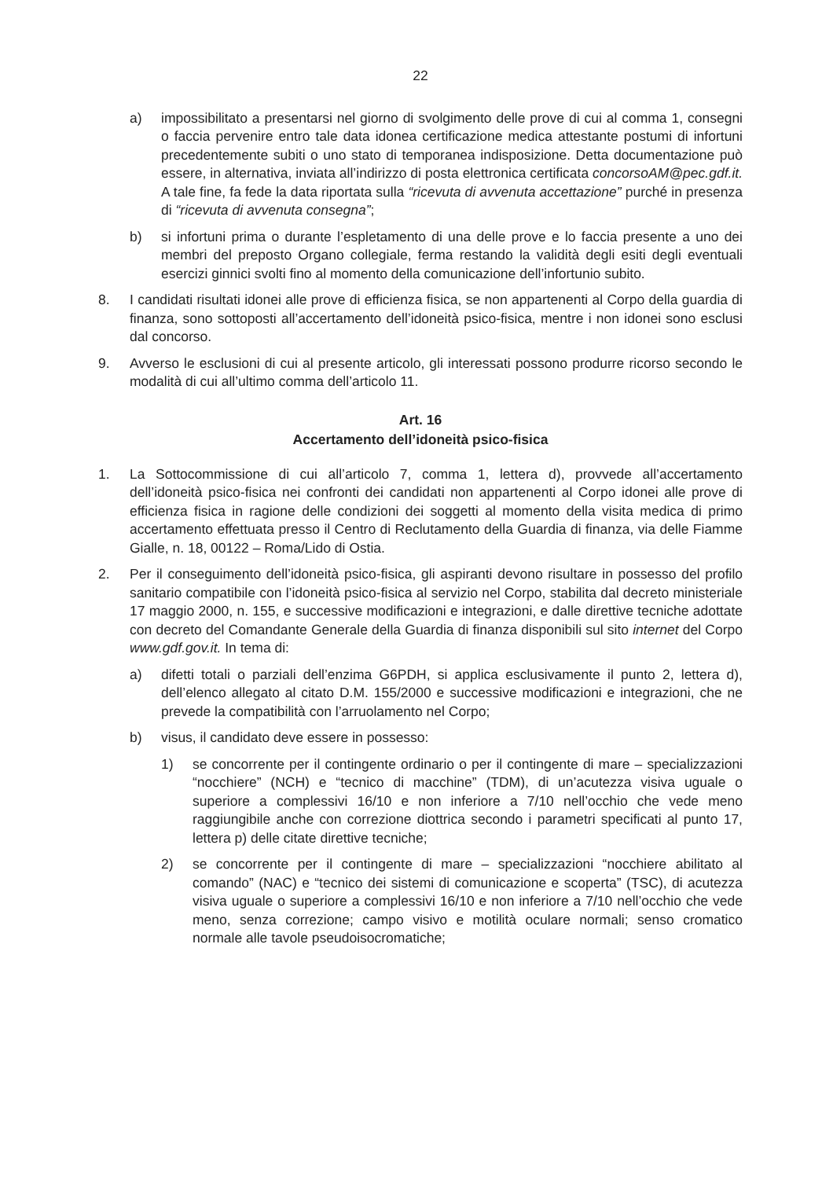22
a) impossibilitato a presentarsi nel giorno di svolgimento delle prove di cui al comma 1, consegni o faccia pervenire entro tale data idonea certificazione medica attestante postumi di infortuni precedentemente subiti o uno stato di temporanea indisposizione. Detta documentazione può essere, in alternativa, inviata all’indirizzo di posta elettronica certificata concorsoAM@pec.gdf.it. A tale fine, fa fede la data riportata sulla “ricevuta di avvenuta accettazione” purché in presenza di “ricevuta di avvenuta consegna”;
b) si infortuni prima o durante l’espletamento di una delle prove e lo faccia presente a uno dei membri del preposto Organo collegiale, ferma restando la validità degli esiti degli eventuali esercizi ginnici svolti fino al momento della comunicazione dell’infortunio subito.
8. I candidati risultati idonei alle prove di efficienza fisica, se non appartenenti al Corpo della guardia di finanza, sono sottoposti all’accertamento dell’idoneità psico-fisica, mentre i non idonei sono esclusi dal concorso.
9. Avverso le esclusioni di cui al presente articolo, gli interessati possono produrre ricorso secondo le modalità di cui all’ultimo comma dell’articolo 11.
Art. 16
Accertamento dell’idoneità psico-fisica
1. La Sottocommissione di cui all’articolo 7, comma 1, lettera d), provvede all’accertamento dell’idoneità psico-fisica nei confronti dei candidati non appartenenti al Corpo idonei alle prove di efficienza fisica in ragione delle condizioni dei soggetti al momento della visita medica di primo accertamento effettuata presso il Centro di Reclutamento della Guardia di finanza, via delle Fiamme Gialle, n. 18, 00122 – Roma/Lido di Ostia.
2. Per il conseguimento dell’idoneità psico-fisica, gli aspiranti devono risultare in possesso del profilo sanitario compatibile con l’idoneità psico-fisica al servizio nel Corpo, stabilita dal decreto ministeriale 17 maggio 2000, n. 155, e successive modificazioni e integrazioni, e dalle direttive tecniche adottate con decreto del Comandante Generale della Guardia di finanza disponibili sul sito internet del Corpo www.gdf.gov.it. In tema di:
a) difetti totali o parziali dell’enzima G6PDH, si applica esclusivamente il punto 2, lettera d), dell’elenco allegato al citato D.M. 155/2000 e successive modificazioni e integrazioni, che ne prevede la compatibilità con l’arruolamento nel Corpo;
b) visus, il candidato deve essere in possesso:
1) se concorrente per il contingente ordinario o per il contingente di mare – specializzazioni “nocchiere” (NCH) e “tecnico di macchine” (TDM), di un’acutezza visiva uguale o superiore a complessivi 16/10 e non inferiore a 7/10 nell’occhio che vede meno raggiungibile anche con correzione diottrica secondo i parametri specificati al punto 17, lettera p) delle citate direttive tecniche;
2) se concorrente per il contingente di mare – specializzazioni “nocchiere abilitato al comando” (NAC) e “tecnico dei sistemi di comunicazione e scoperta” (TSC), di acutezza visiva uguale o superiore a complessivi 16/10 e non inferiore a 7/10 nell’occhio che vede meno, senza correzione; campo visivo e motilità oculare normali; senso cromatico normale alle tavole pseudoisocromatiche;